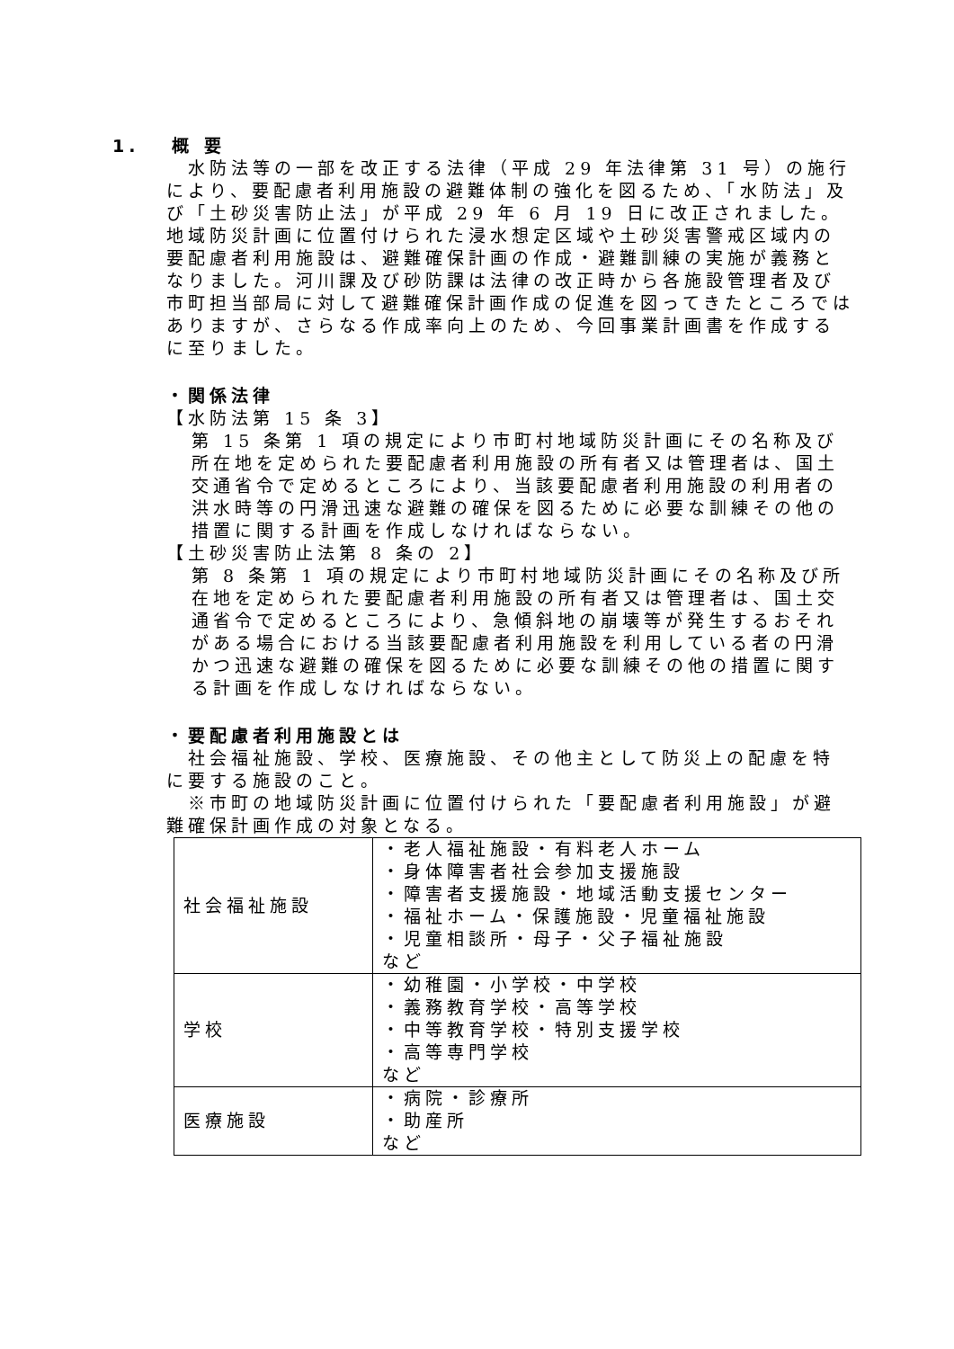1.　 概 要
　水防法等の一部を改正する法律（平成 29 年法律第 31 号）の施行により、要配慮者利用施設の避難体制の強化を図るため、「水防法」及び「土砂災害防止法」が平成 29 年 6 月 19 日に改正されました。地域防災計画に位置付けられた浸水想定区域や土砂災害警戒区域内の要配慮者利用施設は、避難確保計画の作成・避難訓練の実施が義務となりました。河川課及び砂防課は法律の改正時から各施設管理者及び市町担当部局に対して避難確保計画作成の促進を図ってきたところではありますが、さらなる作成率向上のため、今回事業計画書を作成するに至りました。
・関係法律
【水防法第 15 条 3】
第 15 条第 1 項の規定により市町村地域防災計画にその名称及び所在地を定められた要配慮者利用施設の所有者又は管理者は、国土交通省令で定めるところにより、当該要配慮者利用施設の利用者の洪水時等の円滑迅速な避難の確保を図るために必要な訓練その他の措置に関する計画を作成しなければならない。
【土砂災害防止法第 8 条の 2】
第 8 条第 1 項の規定により市町村地域防災計画にその名称及び所在地を定められた要配慮者利用施設の所有者又は管理者は、国土交通省令で定めるところにより、急傾斜地の崩壊等が発生するおそれがある場合における当該要配慮者利用施設を利用している者の円滑かつ迅速な避難の確保を図るために必要な訓練その他の措置に関する計画を作成しなければならない。
・要配慮者利用施設とは
　社会福祉施設、学校、医療施設、その他主として防災上の配慮を特に要する施設のこと。
　※市町の地域防災計画に位置付けられた「要配慮者利用施設」が避難確保計画作成の対象となる。
| 社会福祉施設 | ・老人福祉施設・有料老人ホーム ・身体障害者社会参加支援施設 ・障害者支援施設・地域活動支援センター ・福祉ホーム・保護施設・児童福祉施設 ・児童相談所・母子・父子福祉施設 など |
| 学校 | ・幼稚園・小学校・中学校 ・義務教育学校・高等学校 ・中等教育学校・特別支援学校 ・高等専門学校 など |
| 医療施設 | ・病院・診療所 ・助産所 など |